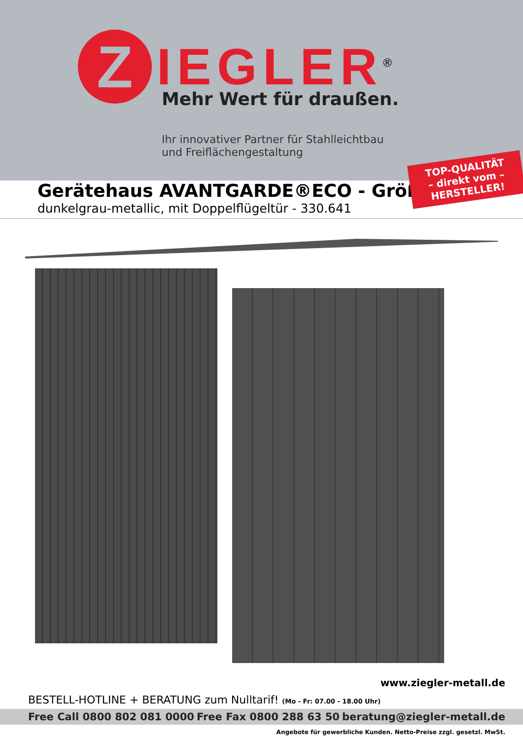Z
IEGLER<sup>®</sup>
Mehr Wert für draußen.
Ihr innovativer Partner für Stahlleichtbau
und Freiflächengestaltung
TOP-QUALITÄT
– direkt vom –
HERSTELLER!
Gerätehaus AVANTGARDE®ECO - Größe A2
dunkelgrau-metallic, mit Doppelflügeltür - 330.641
www.ziegler-metall.de
BESTELL-HOTLINE + BERATUNG zum Nulltarif! (Mo - Fr: 07.00 - 18.00 Uhr)
Free Call 0800 802 081 0000 Free Fax 0800 288 63 50 beratung@ziegler-metall.de
Angebote für gewerbliche Kunden. Netto-Preise zzgl. gesetzl. MwSt.